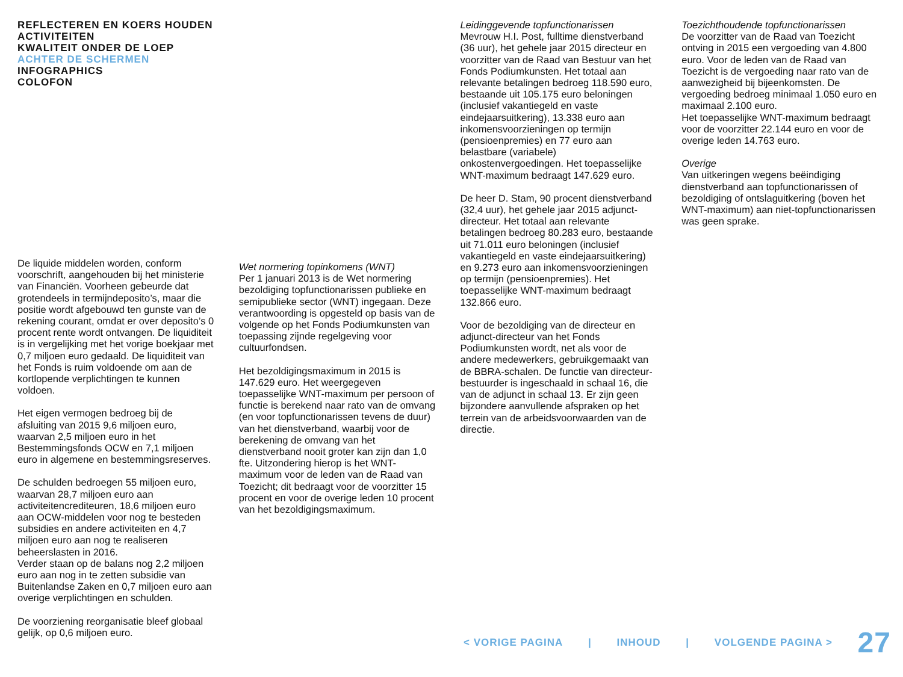REFLECTEREN EN KOERS HOUDEN
ACTIVITEITEN
KWALITEIT ONDER DE LOEP
ACHTER DE SCHERMEN
INFOGRAPHICS
COLOFON
De liquide middelen worden, conform voorschrift, aangehouden bij het ministerie van Financiën. Voorheen gebeurde dat grotendeels in termijndeposito’s, maar die positie wordt afgebouwd ten gunste van de rekening courant, omdat er over deposito’s 0 procent rente wordt ontvangen. De liquiditeit is in vergelijking met het vorige boekjaar met 0,7 miljoen euro gedaald. De liquiditeit van het Fonds is ruim voldoende om aan de kortlopende verplichtingen te kunnen voldoen.
Het eigen vermogen bedroeg bij de afsluiting van 2015 9,6 miljoen euro, waarvan 2,5 miljoen euro in het Bestemmingsfonds OCW en 7,1 miljoen euro in algemene en bestemmingsreserves.
De schulden bedroegen 55 miljoen euro, waarvan 28,7 miljoen euro aan activiteitencrediteuren, 18,6 miljoen euro aan OCW-middelen voor nog te besteden subsidies en andere activiteiten en 4,7 miljoen euro aan nog te realiseren beheerslasten in 2016.
Verder staan op de balans nog 2,2 miljoen euro aan nog in te zetten subsidie van Buitenlandse Zaken en 0,7 miljoen euro aan overige verplichtingen en schulden.
De voorziening reorganisatie bleef globaal gelijk, op 0,6 miljoen euro.
Wet normering topinkomens (WNT)
Per 1 januari 2013 is de Wet normering bezoldiging topfunctionarissen publieke en semipublieke sector (WNT) ingegaan. Deze verantwoording is opgesteld op basis van de volgende op het Fonds Podiumkunsten van toepassing zijnde regelgeving voor cultuurfondsen.
Het bezoldigingsmaximum in 2015 is 147.629 euro. Het weergegeven toepasselijke WNT-maximum per persoon of functie is berekend naar rato van de omvang (en voor topfunctionarissen tevens de duur) van het dienstverband, waarbij voor de berekening de omvang van het dienstverband nooit groter kan zijn dan 1,0 fte. Uitzondering hierop is het WNT-maximum voor de leden van de Raad van Toezicht; dit bedraagt voor de voorzitter 15 procent en voor de overige leden 10 procent van het bezoldigingsmaximum.
Leidinggevende topfunctionarissen
Mevrouw H.I. Post, fulltime dienstverband (36 uur), het gehele jaar 2015 directeur en voorzitter van de Raad van Bestuur van het Fonds Podiumkunsten. Het totaal aan relevante betalingen bedroeg 118.590 euro, bestaande uit 105.175 euro beloningen (inclusief vakantiegeld en vaste eindejaarsuitkering), 13.338 euro aan inkomensvoorzieningen op termijn (pensioenpremies) en 77 euro aan belastbare (variabele) onkostenvergoedingen. Het toepasselijke WNT-maximum bedraagt 147.629 euro.
De heer D. Stam, 90 procent dienstverband (32,4 uur), het gehele jaar 2015 adjunct-directeur. Het totaal aan relevante betalingen bedroeg 80.283 euro, bestaande uit 71.011 euro beloningen (inclusief vakantiegeld en vaste eindejaarsuitkering) en 9.273 euro aan inkomensvoorzieningen op termijn (pensioenpremies). Het toepasselijke WNT-maximum bedraagt 132.866 euro.
Voor de bezoldiging van de directeur en adjunct-directeur van het Fonds Podiumkunsten wordt, net als voor de andere medewerkers, gebruikgemaakt van de BBRA-schalen. De functie van directeur-bestuurder is ingeschaald in schaal 16, die van de adjunct in schaal 13. Er zijn geen bijzondere aanvullende afspraken op het terrein van de arbeidsvoorwaarden van de directie.
Toezichthoudende topfunctionarissen
De voorzitter van de Raad van Toezicht ontving in 2015 een vergoeding van 4.800 euro. Voor de leden van de Raad van Toezicht is de vergoeding naar rato van de aanwezigheid bij bijeenkomsten. De vergoeding bedroeg minimaal 1.050 euro en maximaal 2.100 euro.
Het toepasselijke WNT-maximum bedraagt voor de voorzitter 22.144 euro en voor de overige leden 14.763 euro.
Overige
Van uitkeringen wegens beëindiging dienstverband aan topfunctionarissen of bezoldiging of ontslaguitkering (boven het WNT-maximum) aan niet-topfunctionarissen was geen sprake.
< VORIGE PAGINA | INHOUD | VOLGENDE PAGINA > 27